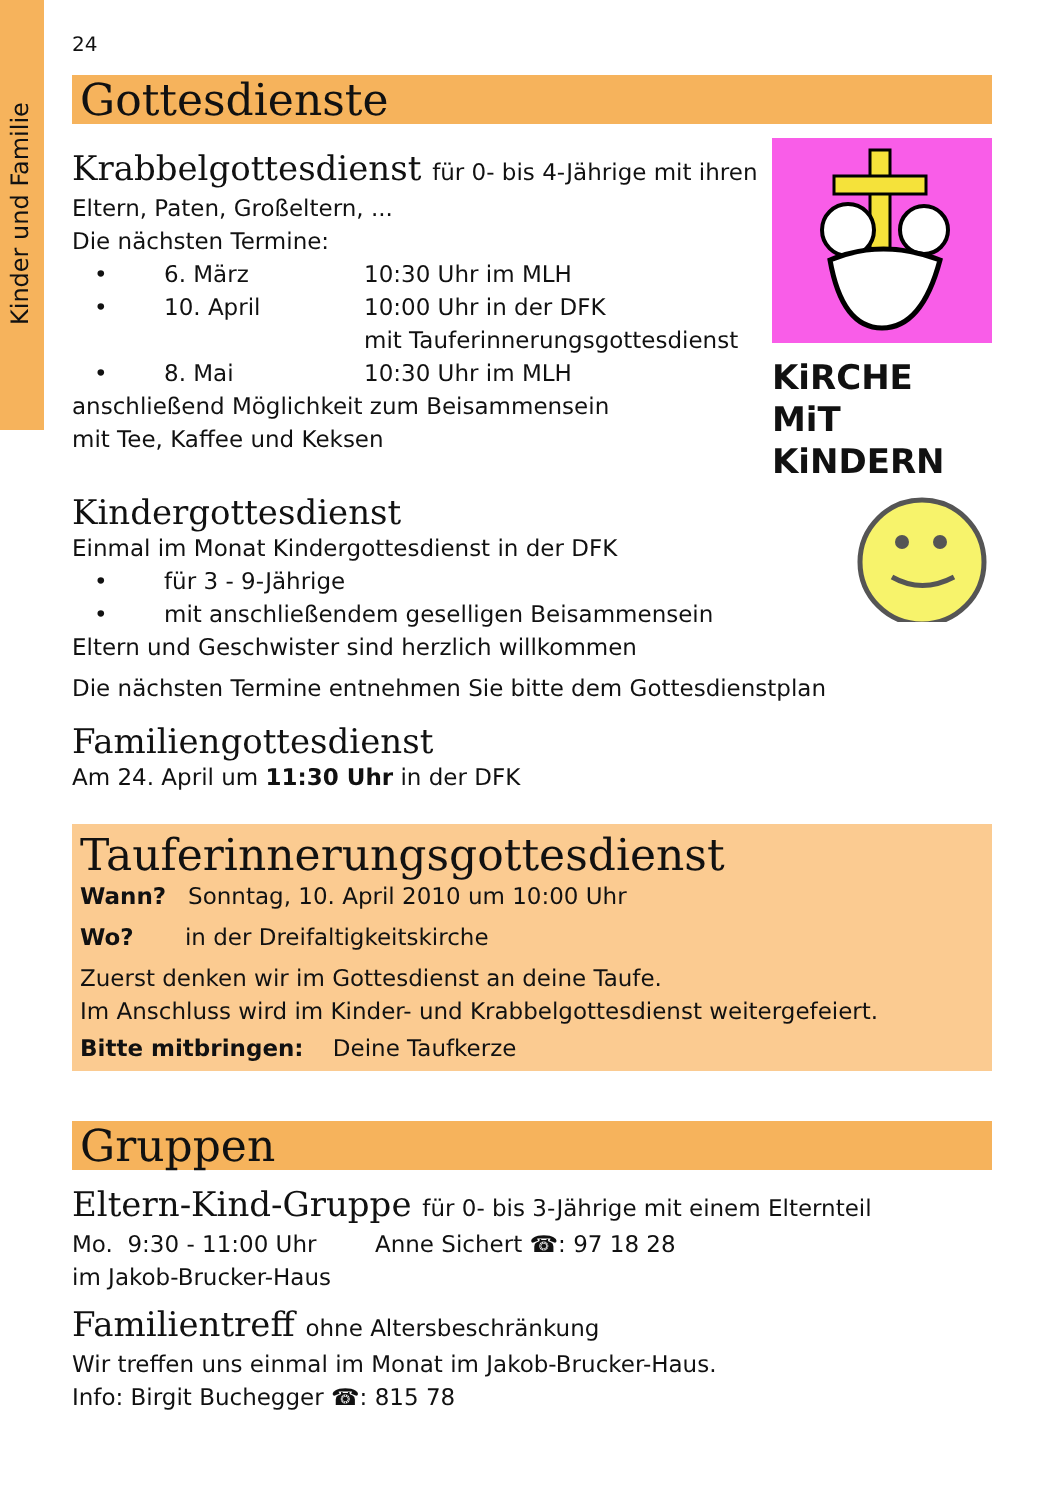Kinder und Familie
24
Gottesdienste
Krabbelgottesdienst für 0- bis 4-Jährige mit ihren
Eltern, Paten, Großeltern, ...
Die nächsten Termine:
• 6. März 10:30 Uhr im MLH
• 10. April 10:00 Uhr in der DFK
mit Tauferinnerungsgottesdienst
• 8. Mai 10:30 Uhr im MLH
anschließend Möglichkeit zum Beisammensein
mit Tee, Kaffee und Keksen
KiRCHE MiT
KiNDERN
Kindergottesdienst
Einmal im Monat Kindergottesdienst in der DFK
• für 3 - 9-Jährige
• mit anschließendem geselligen Beisammensein
Eltern und Geschwister sind herzlich willkommen
Die nächsten Termine entnehmen Sie bitte dem Gottesdienstplan
Familiengottesdienst
Am 24. April um 11:30 Uhr in der DFK
Tauferinnerungsgottesdienst
Wann? Sonntag, 10. April 2010 um 10:00 Uhr
Wo? in der Dreifaltigkeitskirche
Zuerst denken wir im Gottesdienst an deine Taufe.
Im Anschluss wird im Kinder- und Krabbelgottesdienst weitergefeiert.
Bitte mitbringen: Deine Taufkerze
Gruppen
Eltern-Kind-Gruppe für 0- bis 3-Jährige mit einem Elternteil
Mo. 9:30 - 11:00 Uhr Anne Sichert ☎: 97 18 28
im Jakob-Brucker-Haus
Familientreff ohne Altersbeschränkung
Wir treffen uns einmal im Monat im Jakob-Brucker-Haus.
Info: Birgit Buchegger ☎: 815 78